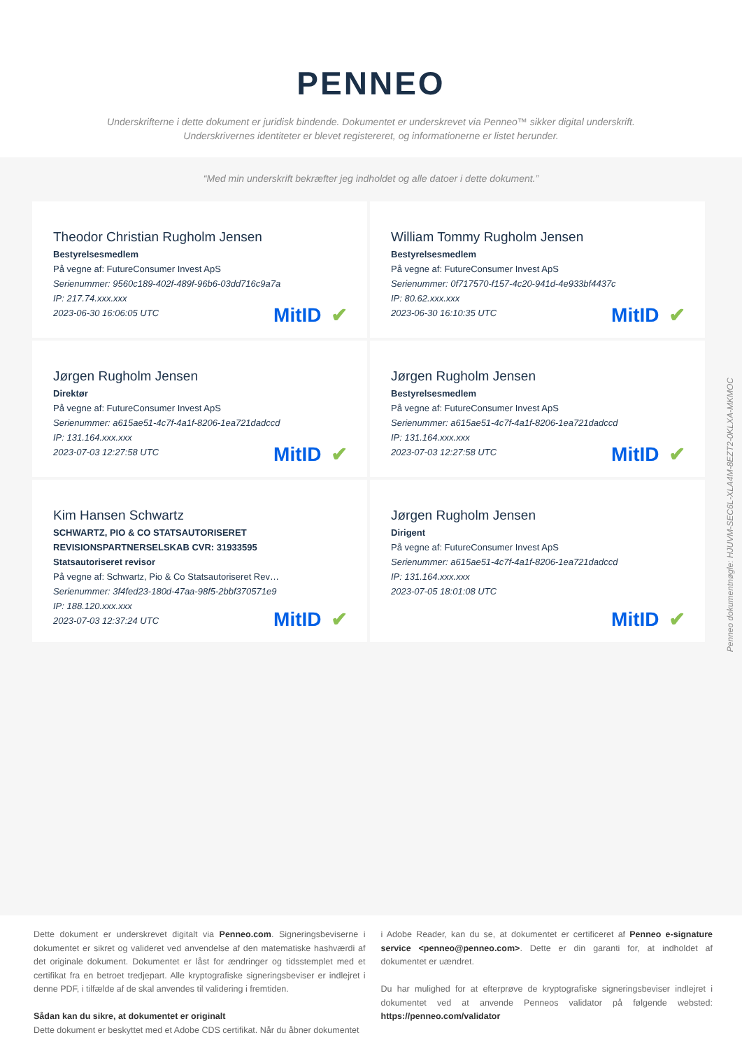PENNEO
Underskrifterne i dette dokument er juridisk bindende. Dokumentet er underskrevet via Penneo™ sikker digital underskrift.
Underskrivernes identiteter er blevet registereret, og informationerne er listet herunder.
“Med min underskrift bekræfter jeg indholdet og alle datoer i dette dokument.”
Theodor Christian Rugholm Jensen
Bestyrelsesmedlem
På vegne af: FutureConsumer Invest ApS
Serienummer: 9560c189-402f-489f-96b6-03dd716c9a7a
IP: 217.74.xxx.xxx
2023-06-30 16:06:05 UTC
MitID ✔
William Tommy Rugholm Jensen
Bestyrelsesmedlem
På vegne af: FutureConsumer Invest ApS
Serienummer: 0f717570-f157-4c20-941d-4e933bf4437c
IP: 80.62.xxx.xxx
2023-06-30 16:10:35 UTC
MitID ✔
Jørgen Rugholm Jensen
Direktør
På vegne af: FutureConsumer Invest ApS
Serienummer: a615ae51-4c7f-4a1f-8206-1ea721dadccd
IP: 131.164.xxx.xxx
2023-07-03 12:27:58 UTC
MitID ✔
Jørgen Rugholm Jensen
Bestyrelsesmedlem
På vegne af: FutureConsumer Invest ApS
Serienummer: a615ae51-4c7f-4a1f-8206-1ea721dadccd
IP: 131.164.xxx.xxx
2023-07-03 12:27:58 UTC
MitID ✔
Kim Hansen Schwartz
SCHWARTZ, PIO & CO STATSAUTORISERET REVISIONSPARTNERSELSKAB CVR: 31933595
Statsautoriseret revisor
På vegne af: Schwartz, Pio & Co Statsautoriseret Rev…
Serienummer: 3f4fed23-180d-47aa-98f5-2bbf370571e9
IP: 188.120.xxx.xxx
2023-07-03 12:37:24 UTC
MitID ✔
Jørgen Rugholm Jensen
Dirigent
På vegne af: FutureConsumer Invest ApS
Serienummer: a615ae51-4c7f-4a1f-8206-1ea721dadccd
IP: 131.164.xxx.xxx
2023-07-05 18:01:08 UTC
MitID ✔
Penneo dokumentnøgle: HJUVM-SEC6L-XLA4M-8EZT2-0KLXA-MKMOC
Dette dokument er underskrevet digitalt via Penneo.com. Signeringsbeviserne i dokumentet er sikret og valideret ved anvendelse af den matematiske hashværdi af det originale dokument. Dokumentet er låst for ændringer og tidsstemplet med et certifikat fra en betroet tredjepart. Alle kryptografiske signeringsbeviser er indlejret i denne PDF, i tilfælde af de skal anvendes til validering i fremtiden.
Sådan kan du sikre, at dokumentet er originalt
Dette dokument er beskyttet med et Adobe CDS certifikat. Når du åbner dokumentet
i Adobe Reader, kan du se, at dokumentet er certificeret af Penneo e-signature service <penneo@penneo.com>. Dette er din garanti for, at indholdet af dokumentet er uændret.
Du har mulighed for at efterprøve de kryptografiske signeringsbeviser indlejret i dokumentet ved at anvende Penneos validator på følgende websted: https://penneo.com/validator